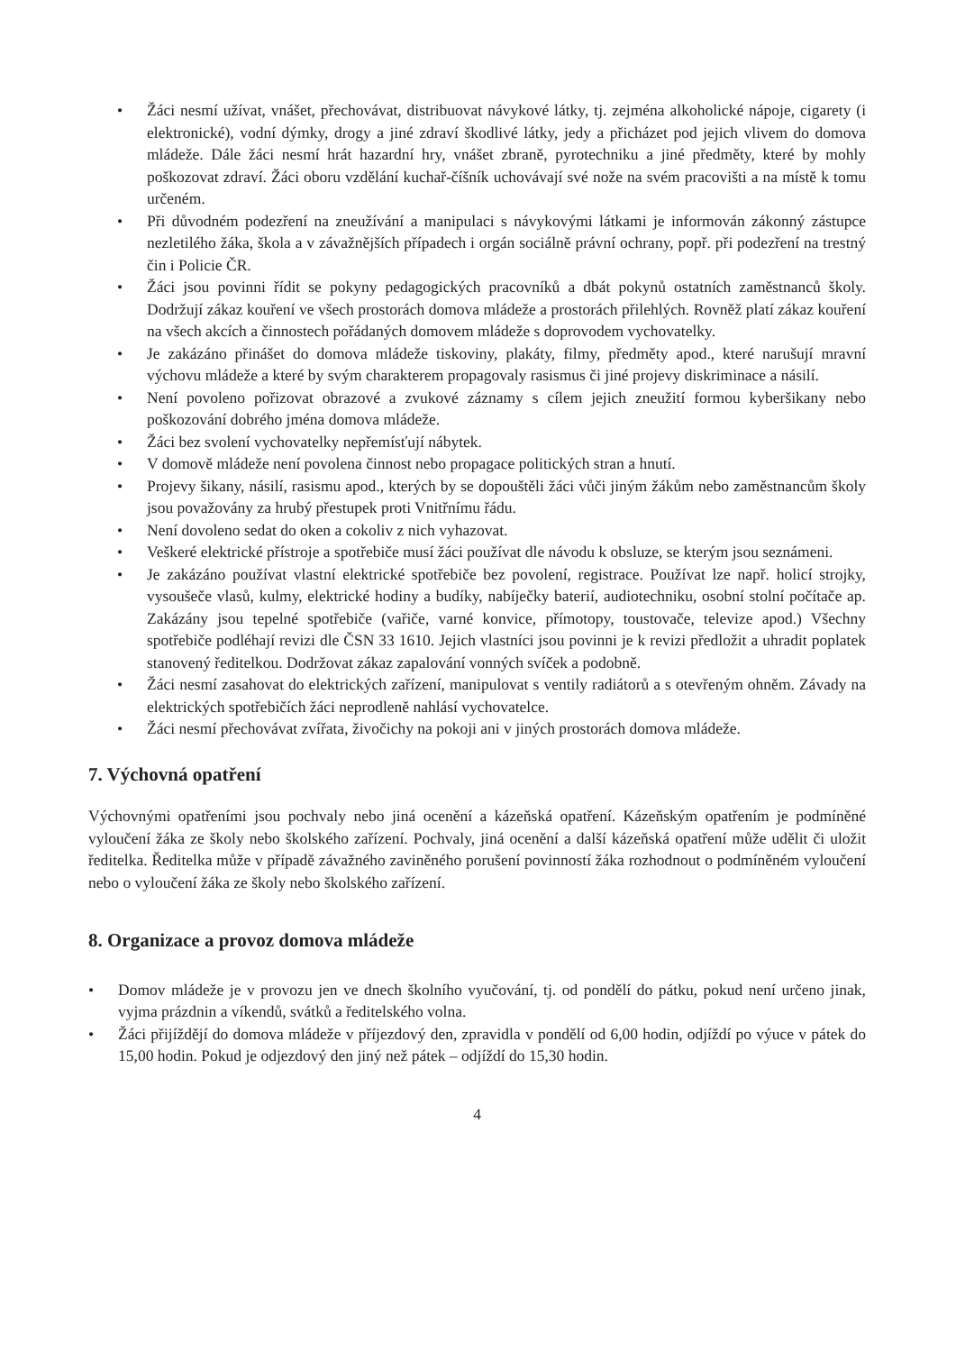• Žáci nesmí užívat, vnášet, přechovávat, distribuovat návykové látky, tj. zejména alkoholické nápoje, cigarety (i elektronické), vodní dýmky, drogy a jiné zdraví škodlivé látky, jedy a přicházet pod jejich vlivem do domova mládeže. Dále žáci nesmí hrát hazardní hry, vnášet zbraně, pyrotechniku a jiné předměty, které by mohly poškozovat zdraví. Žáci oboru vzdělání kuchař-číšník uchovávají své nože na svém pracovišti a na místě k tomu určeném.
• Při důvodném podezření na zneužívání a manipulaci s návykovými látkami je informován zákonný zástupce nezletilého žáka, škola a v závažnějších případech i orgán sociálně právní ochrany, popř. při podezření na trestný čin i Policie ČR.
• Žáci jsou povinni řídit se pokyny pedagogických pracovníků a dbát pokynů ostatních zaměstnanců školy. Dodržují zákaz kouření ve všech prostorách domova mládeže a prostorách přilehlých. Rovněž platí zákaz kouření na všech akcích a činnostech pořádaných domovem mládeže s doprovodem vychovatelky.
• Je zakázáno přinášet do domova mládeže tiskoviny, plakáty, filmy, předměty apod., které narušují mravní výchovu mládeže a které by svým charakterem propagovaly rasismus či jiné projevy diskriminace a násilí.
• Není povoleno pořizovat obrazové a zvukové záznamy s cílem jejich zneužití formou kyberšikany nebo poškozování dobrého jména domova mládeže.
• Žáci bez svolení vychovatelky nepřemísťují nábytek.
• V domově mládeže není povolena činnost nebo propagace politických stran a hnutí.
• Projevy šikany, násilí, rasismu apod., kterých by se dopouštěli žáci vůči jiným žákům nebo zaměstnancům školy jsou považovány za hrubý přestupek proti Vnitřnímu řádu.
• Není dovoleno sedat do oken a cokoliv z nich vyhazovat.
• Veškeré elektrické přístroje a spotřebiče musí žáci používat dle návodu k obsluze, se kterým jsou seznámeni.
• Je zakázáno používat vlastní elektrické spotřebiče bez povolení, registrace. Používat lze např. holicí strojky, vysoušeče vlasů, kulmy, elektrické hodiny a budíky, nabíječky baterií, audiotechniku, osobní stolní počítače ap. Zakázány jsou tepelné spotřebiče (vařiče, varné konvice, přímotopy, toustovače, televize apod.) Všechny spotřebiče podléhají revizi dle ČSN 33 1610. Jejich vlastníci jsou povinni je k revizi předložit a uhradit poplatek stanovený ředitelkou. Dodržovat zákaz zapalování vonných svíček a podobně.
• Žáci nesmí zasahovat do elektrických zařízení, manipulovat s ventily radiátorů a s otevřeným ohněm. Závady na elektrických spotřebičích žáci neprodleně nahlásí vychovatelce.
• Žáci nesmí přechovávat zvířata, živočichy na pokoji ani v jiných prostorách domova mládeže.
7. Výchovná opatření
Výchovnými opatřeními jsou pochvaly nebo jiná ocenění a kázeňská opatření. Kázeňským opatřením je podmíněné vyloučení žáka ze školy nebo školského zařízení. Pochvaly, jiná ocenění a další kázeňská opatření může udělit či uložit ředitelka. Ředitelka může v případě závažného zaviněného porušení povinností žáka rozhodnout o podmíněném vyloučení nebo o vyloučení žáka ze školy nebo školského zařízení.
8. Organizace a provoz domova mládeže
• Domov mládeže je v provozu jen ve dnech školního vyučování, tj. od pondělí do pátku, pokud není určeno jinak, vyjma prázdnin a víkendů, svátků a ředitelského volna.
• Žáci přijíždějí do domova mládeže v příjezdový den, zpravidla v pondělí od 6,00 hodin, odjíždí po výuce v pátek do 15,00 hodin. Pokud je odjezdový den jiný než pátek – odjíždí do 15,30 hodin.
4